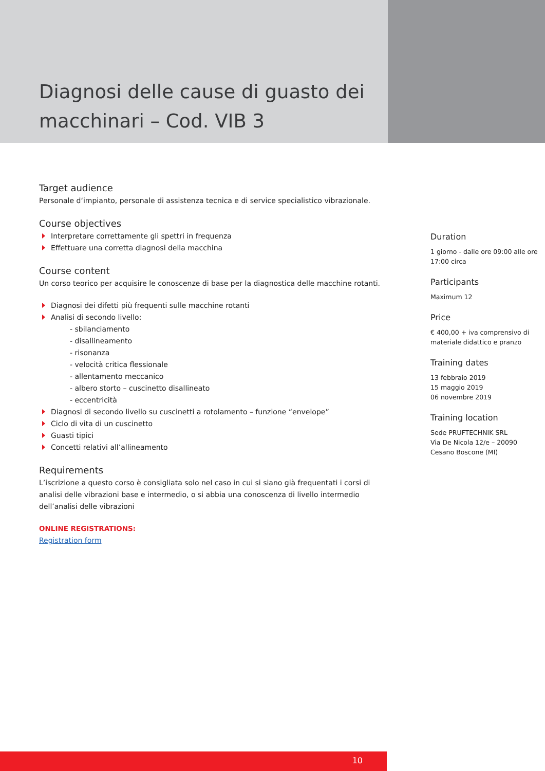Diagnosi delle cause di guasto dei macchinari – Cod. VIB 3
Target audience
Personale d‘impianto, personale di assistenza tecnica e di service specialistico vibrazionale.
Course objectives
Interpretare correttamente gli spettri in frequenza
Effettuare una corretta diagnosi della macchina
Course content
Un corso teorico per acquisire le conoscenze di base per la diagnostica delle macchine rotanti.
Diagnosi dei difetti più frequenti sulle macchine rotanti
Analisi di secondo livello:
- sbilanciamento
- disallineamento
- risonanza
- velocità critica flessionale
- allentamento meccanico
- albero storto – cuscinetto disallineato
- eccentricità
Diagnosi di secondo livello su cuscinetti a rotolamento – funzione “envelope”
Ciclo di vita di un cuscinetto
Guasti tipici
Concetti relativi all’allineamento
Requirements
L’iscrizione a questo corso è consigliata solo nel caso in cui si siano già frequentati i corsi di analisi delle vibrazioni base e intermedio, o si abbia una conoscenza di livello intermedio dell’analisi delle vibrazioni
ONLINE REGISTRATIONS:
Registration form
Duration
1 giorno - dalle ore 09:00 alle ore 17:00 circa
Participants
Maximum 12
Price
€ 400,00 + iva comprensivo di materiale didattico e pranzo
Training dates
13 febbraio 2019
15 maggio 2019
06 novembre 2019
Training location
Sede PRUFTECHNIK SRL
Via De Nicola 12/e – 20090
Cesano Boscone (MI)
10